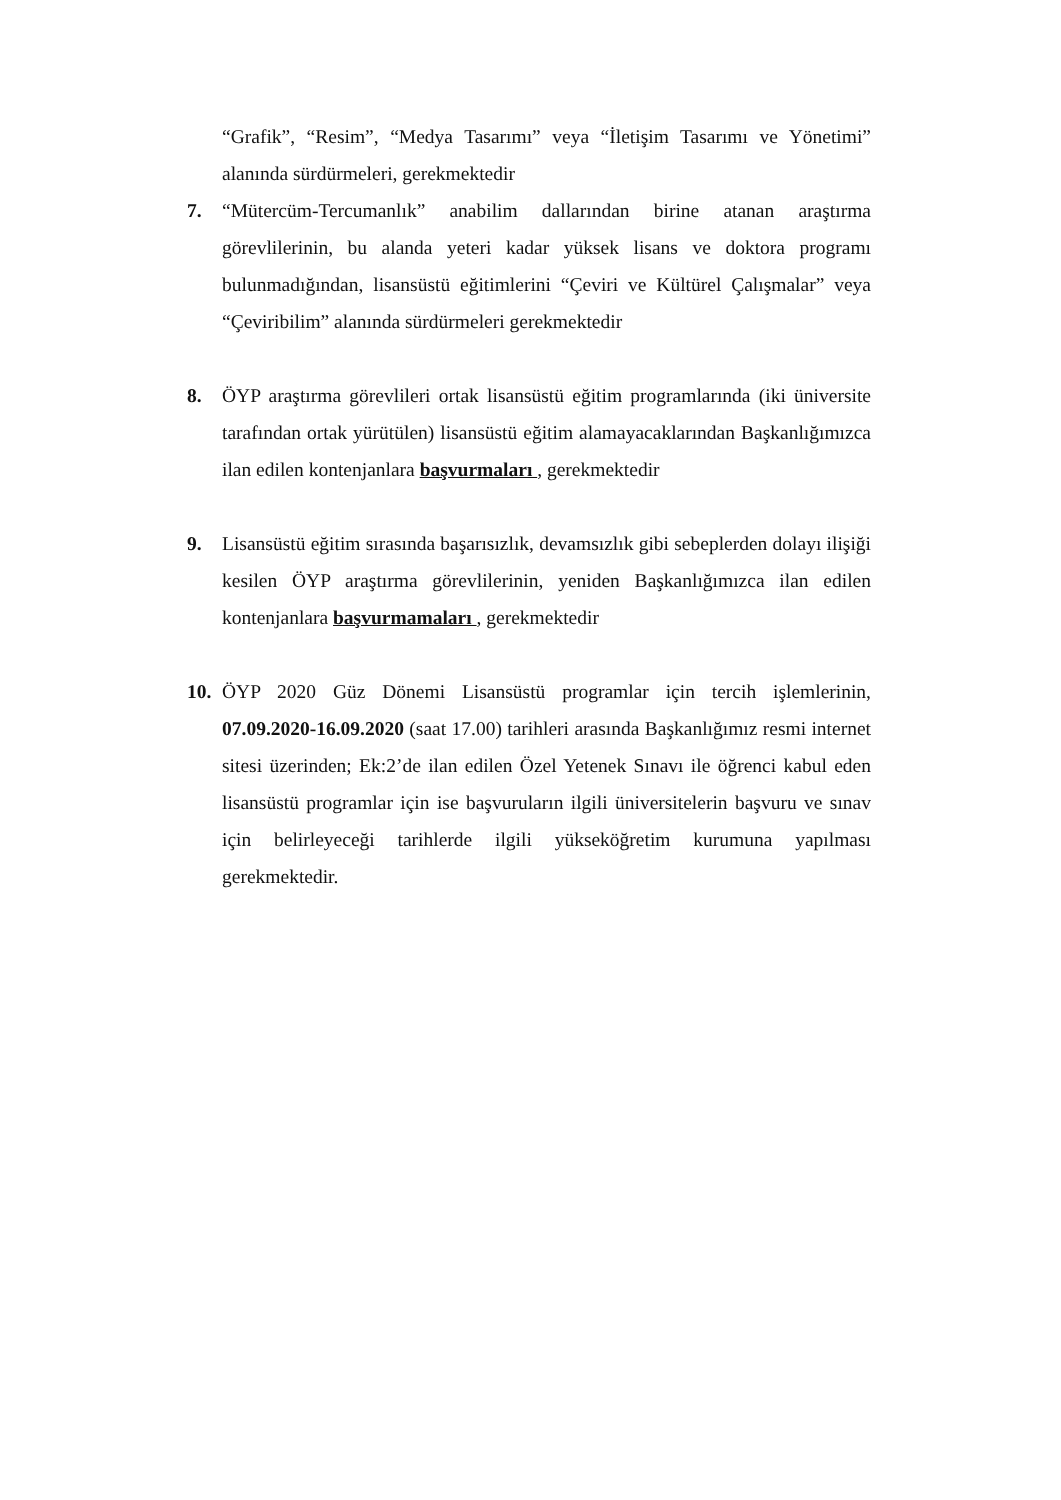“Grafik”, “Resim”, “Medya Tasarımı” veya “İletişim Tasarımı ve Yönetimi” alanında sürdürmeleri, gerekmektedir
7. “Mütercüm-Tercumanlık” anabilim dallarından birine atanan araştırma görevlilerinin, bu alanda yeteri kadar yüksek lisans ve doktora programı bulunmadığından, lisansüstü eğitimlerini “Çeviri ve Kültürel Çalışmalar” veya “Çeviribilim” alanında sürdürmeleri gerekmektedir
8. ÖYP araştırma görevlileri ortak lisansüstü eğitim programlarında (iki üniversite tarafından ortak yürütülen) lisansüstü eğitim alamayacaklarından Başkanlığımızca ilan edilen kontenjanlara başvurmaları , gerekmektedir
9. Lisansüstü eğitim sırasında başarısızlık, devamsızlık gibi sebeplerden dolayı ilişiği kesilen ÖYP araştırma görevlilerinin, yeniden Başkanlığımızca ilan edilen kontenjanlara başvurmamaları , gerekmektedir
10.
ÖYP 2020 Güz Dönemi Lisansüstü programlar için tercih işlemlerinin, 07.09.2020-16.09.2020 (saat 17.00) tarihleri arasında Başkanlığımız resmi internet sitesi üzerinden; Ek:2’de ilan edilen Özel Yetenek Sınavı ile öğrenci kabul eden lisansüstü programlar için ise başvuruların ilgili üniversitelerin başvuru ve sınav için belirleyeceği tarihlerde ilgili yükseköğretim kurumuna yapılması gerekmektedir.